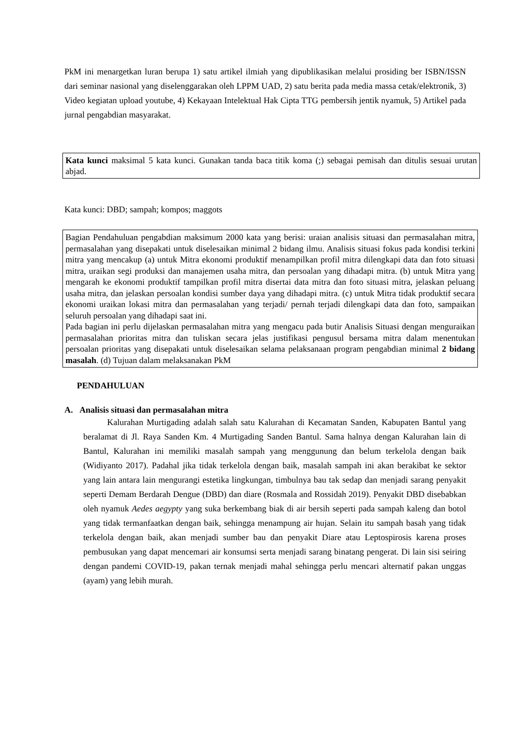PkM ini menargetkan luran berupa 1) satu artikel ilmiah yang dipublikasikan melalui prosiding ber ISBN/ISSN dari seminar nasional yang diselenggarakan oleh LPPM UAD, 2) satu berita pada media massa cetak/elektronik, 3) Video kegiatan upload youtube, 4) Kekayaan Intelektual Hak Cipta TTG pembersih jentik nyamuk, 5) Artikel pada jurnal pengabdian masyarakat.
Kata kunci maksimal 5 kata kunci. Gunakan tanda baca titik koma (;) sebagai pemisah dan ditulis sesuai urutan abjad.
Kata kunci: DBD; sampah; kompos; maggots
Bagian Pendahuluan pengabdian maksimum 2000 kata yang berisi: uraian analisis situasi dan permasalahan mitra, permasalahan yang disepakati untuk diselesaikan minimal 2 bidang ilmu. Analisis situasi fokus pada kondisi terkini mitra yang mencakup (a) untuk Mitra ekonomi produktif menampilkan profil mitra dilengkapi data dan foto situasi mitra, uraikan segi produksi dan manajemen usaha mitra, dan persoalan yang dihadapi mitra. (b) untuk Mitra yang mengarah ke ekonomi produktif tampilkan profil mitra disertai data mitra dan foto situasi mitra, jelaskan peluang usaha mitra, dan jelaskan persoalan kondisi sumber daya yang dihadapi mitra. (c) untuk Mitra tidak produktif secara ekonomi uraikan lokasi mitra dan permasalahan yang terjadi/ pernah terjadi dilengkapi data dan foto, sampaikan seluruh persoalan yang dihadapi saat ini.
Pada bagian ini perlu dijelaskan permasalahan mitra yang mengacu pada butir Analisis Situasi dengan menguraikan permasalahan prioritas mitra dan tuliskan secara jelas justifikasi pengusul bersama mitra dalam menentukan persoalan prioritas yang disepakati untuk diselesaikan selama pelaksanaan program pengabdian minimal 2 bidang masalah. (d) Tujuan dalam melaksanakan PkM
PENDAHULUAN
A. Analisis situasi dan permasalahan mitra
Kalurahan Murtigading adalah salah satu Kalurahan di Kecamatan Sanden, Kabupaten Bantul yang beralamat di Jl. Raya Sanden Km. 4 Murtigading Sanden Bantul. Sama halnya dengan Kalurahan lain di Bantul, Kalurahan ini memiliki masalah sampah yang menggunung dan belum terkelola dengan baik (Widiyanto 2017). Padahal jika tidak terkelola dengan baik, masalah sampah ini akan berakibat ke sektor yang lain antara lain mengurangi estetika lingkungan, timbulnya bau tak sedap dan menjadi sarang penyakit seperti Demam Berdarah Dengue (DBD) dan diare (Rosmala and Rossidah 2019). Penyakit DBD disebabkan oleh nyamuk Aedes aegypty yang suka berkembang biak di air bersih seperti pada sampah kaleng dan botol yang tidak termanfaatkan dengan baik, sehingga menampung air hujan. Selain itu sampah basah yang tidak terkelola dengan baik, akan menjadi sumber bau dan penyakit Diare atau Leptospirosis karena proses pembusukan yang dapat mencemari air konsumsi serta menjadi sarang binatang pengerat. Di lain sisi seiring dengan pandemi COVID-19, pakan ternak menjadi mahal sehingga perlu mencari alternatif pakan unggas (ayam) yang lebih murah.